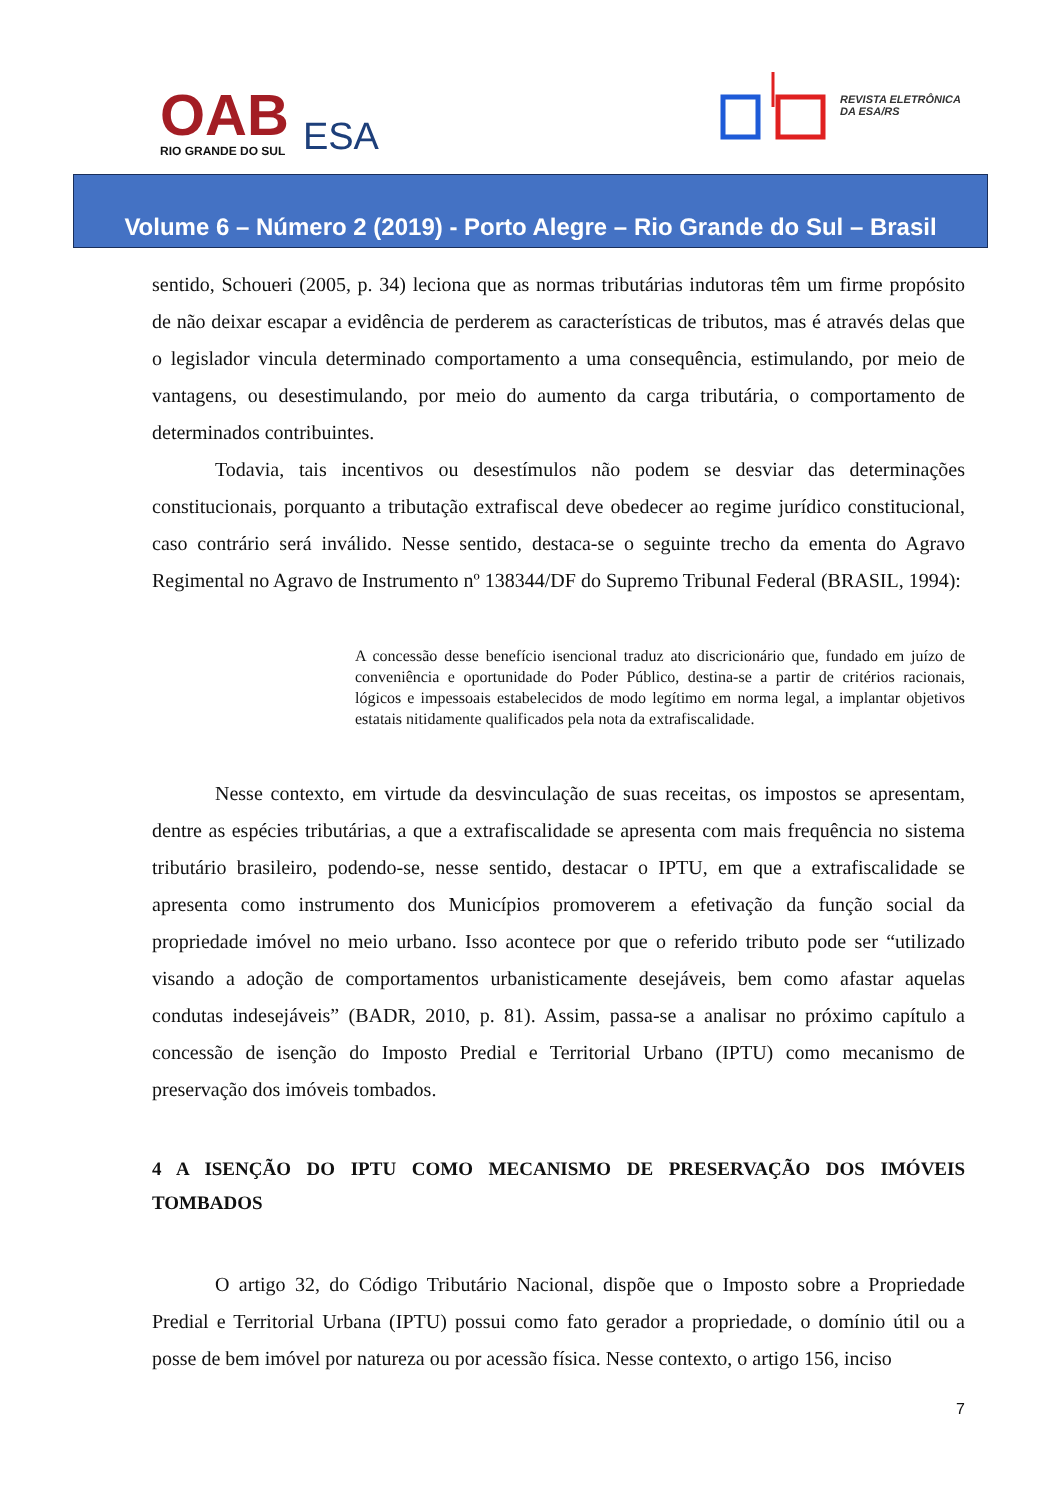OAB
RIO GRANDE DO SUL
ESA
REVISTA ELETRÔNICA
DA ESA/RS
Volume 6 – Número 2 (2019) - Porto Alegre – Rio Grande do Sul – Brasil
sentido, Schoueri (2005, p. 34) leciona que as normas tributárias indutoras têm um firme propósito de não deixar escapar a evidência de perderem as características de tributos, mas é através delas que o legislador vincula determinado comportamento a uma consequência, estimulando, por meio de vantagens, ou desestimulando, por meio do aumento da carga tributária, o comportamento de determinados contribuintes.
Todavia, tais incentivos ou desestímulos não podem se desviar das determinações constitucionais, porquanto a tributação extrafiscal deve obedecer ao regime jurídico constitucional, caso contrário será inválido. Nesse sentido, destaca-se o seguinte trecho da ementa do Agravo Regimental no Agravo de Instrumento nº 138344/DF do Supremo Tribunal Federal (BRASIL, 1994):
A concessão desse benefício isencional traduz ato discricionário que, fundado em juízo de conveniência e oportunidade do Poder Público, destina-se a partir de critérios racionais, lógicos e impessoais estabelecidos de modo legítimo em norma legal, a implantar objetivos estatais nitidamente qualificados pela nota da extrafiscalidade.
Nesse contexto, em virtude da desvinculação de suas receitas, os impostos se apresentam, dentre as espécies tributárias, a que a extrafiscalidade se apresenta com mais frequência no sistema tributário brasileiro, podendo-se, nesse sentido, destacar o IPTU, em que a extrafiscalidade se apresenta como instrumento dos Municípios promoverem a efetivação da função social da propriedade imóvel no meio urbano. Isso acontece por que o referido tributo pode ser “utilizado visando a adoção de comportamentos urbanisticamente desejáveis, bem como afastar aquelas condutas indesejáveis” (BADR, 2010, p. 81). Assim, passa-se a analisar no próximo capítulo a concessão de isenção do Imposto Predial e Territorial Urbano (IPTU) como mecanismo de preservação dos imóveis tombados.
4 A ISENÇÃO DO IPTU COMO MECANISMO DE PRESERVAÇÃO DOS IMÓVEIS TOMBADOS
O artigo 32, do Código Tributário Nacional, dispõe que o Imposto sobre a Propriedade Predial e Territorial Urbana (IPTU) possui como fato gerador a propriedade, o domínio útil ou a posse de bem imóvel por natureza ou por acessão física. Nesse contexto, o artigo 156, inciso
7